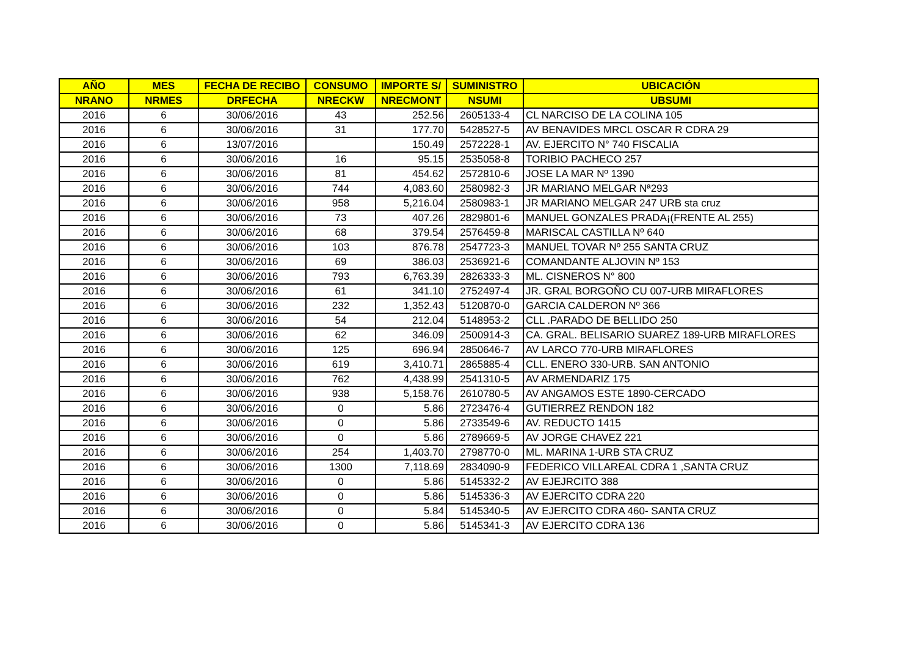| AÑO | MES | FECHA DE RECIBO | CONSUMO | IMPORTE S/ | SUMINISTRO | UBICACIÓN |
| --- | --- | --- | --- | --- | --- | --- |
| NRANO | NRMES | DRFECHA | NRECKW | NRECMONT | NSUMI | UBSUMI |
| 2016 | 6 | 30/06/2016 | 43 | 252.56 | 2605133-4 | CL NARCISO DE LA COLINA 105 |
| 2016 | 6 | 30/06/2016 | 31 | 177.70 | 5428527-5 | AV BENAVIDES MRCL OSCAR R CDRA 29 |
| 2016 | 6 | 13/07/2016 | | 150.49 | 2572228-1 | AV. EJERCITO N° 740 FISCALIA |
| 2016 | 6 | 30/06/2016 | 16 | 95.15 | 2535058-8 | TORIBIO PACHECO 257 |
| 2016 | 6 | 30/06/2016 | 81 | 454.62 | 2572810-6 | JOSE LA MAR Nº 1390 |
| 2016 | 6 | 30/06/2016 | 744 | 4,083.60 | 2580982-3 | JR MARIANO MELGAR Nª293 |
| 2016 | 6 | 30/06/2016 | 958 | 5,216.04 | 2580983-1 | JR MARIANO MELGAR 247 URB sta cruz |
| 2016 | 6 | 30/06/2016 | 73 | 407.26 | 2829801-6 | MANUEL GONZALES PRADA¡(FRENTE AL 255) |
| 2016 | 6 | 30/06/2016 | 68 | 379.54 | 2576459-8 | MARISCAL CASTILLA Nº 640 |
| 2016 | 6 | 30/06/2016 | 103 | 876.78 | 2547723-3 | MANUEL TOVAR Nº 255 SANTA CRUZ |
| 2016 | 6 | 30/06/2016 | 69 | 386.03 | 2536921-6 | COMANDANTE ALJOVIN Nº 153 |
| 2016 | 6 | 30/06/2016 | 793 | 6,763.39 | 2826333-3 | ML. CISNEROS N° 800 |
| 2016 | 6 | 30/06/2016 | 61 | 341.10 | 2752497-4 | JR. GRAL BORGOÑO CU 007-URB MIRAFLORES |
| 2016 | 6 | 30/06/2016 | 232 | 1,352.43 | 5120870-0 | GARCIA CALDERON Nº 366 |
| 2016 | 6 | 30/06/2016 | 54 | 212.04 | 5148953-2 | CLL .PARADO DE BELLIDO 250 |
| 2016 | 6 | 30/06/2016 | 62 | 346.09 | 2500914-3 | CA. GRAL. BELISARIO SUAREZ 189-URB MIRAFLORES |
| 2016 | 6 | 30/06/2016 | 125 | 696.94 | 2850646-7 | AV LARCO 770-URB MIRAFLORES |
| 2016 | 6 | 30/06/2016 | 619 | 3,410.71 | 2865885-4 | CLL. ENERO 330-URB. SAN ANTONIO |
| 2016 | 6 | 30/06/2016 | 762 | 4,438.99 | 2541310-5 | AV ARMENDARIZ 175 |
| 2016 | 6 | 30/06/2016 | 938 | 5,158.76 | 2610780-5 | AV ANGAMOS ESTE 1890-CERCADO |
| 2016 | 6 | 30/06/2016 | 0 | 5.86 | 2723476-4 | GUTIERREZ RENDON 182 |
| 2016 | 6 | 30/06/2016 | 0 | 5.86 | 2733549-6 | AV. REDUCTO 1415 |
| 2016 | 6 | 30/06/2016 | 0 | 5.86 | 2789669-5 | AV JORGE CHAVEZ 221 |
| 2016 | 6 | 30/06/2016 | 254 | 1,403.70 | 2798770-0 | ML. MARINA 1-URB STA CRUZ |
| 2016 | 6 | 30/06/2016 | 1300 | 7,118.69 | 2834090-9 | FEDERICO VILLAREAL CDRA 1 ,SANTA CRUZ |
| 2016 | 6 | 30/06/2016 | 0 | 5.86 | 5145332-2 | AV EJEJRCITO 388 |
| 2016 | 6 | 30/06/2016 | 0 | 5.86 | 5145336-3 | AV EJERCITO CDRA 220 |
| 2016 | 6 | 30/06/2016 | 0 | 5.84 | 5145340-5 | AV EJERCITO CDRA 460- SANTA CRUZ |
| 2016 | 6 | 30/06/2016 | 0 | 5.86 | 5145341-3 | AV EJERCITO CDRA 136 |